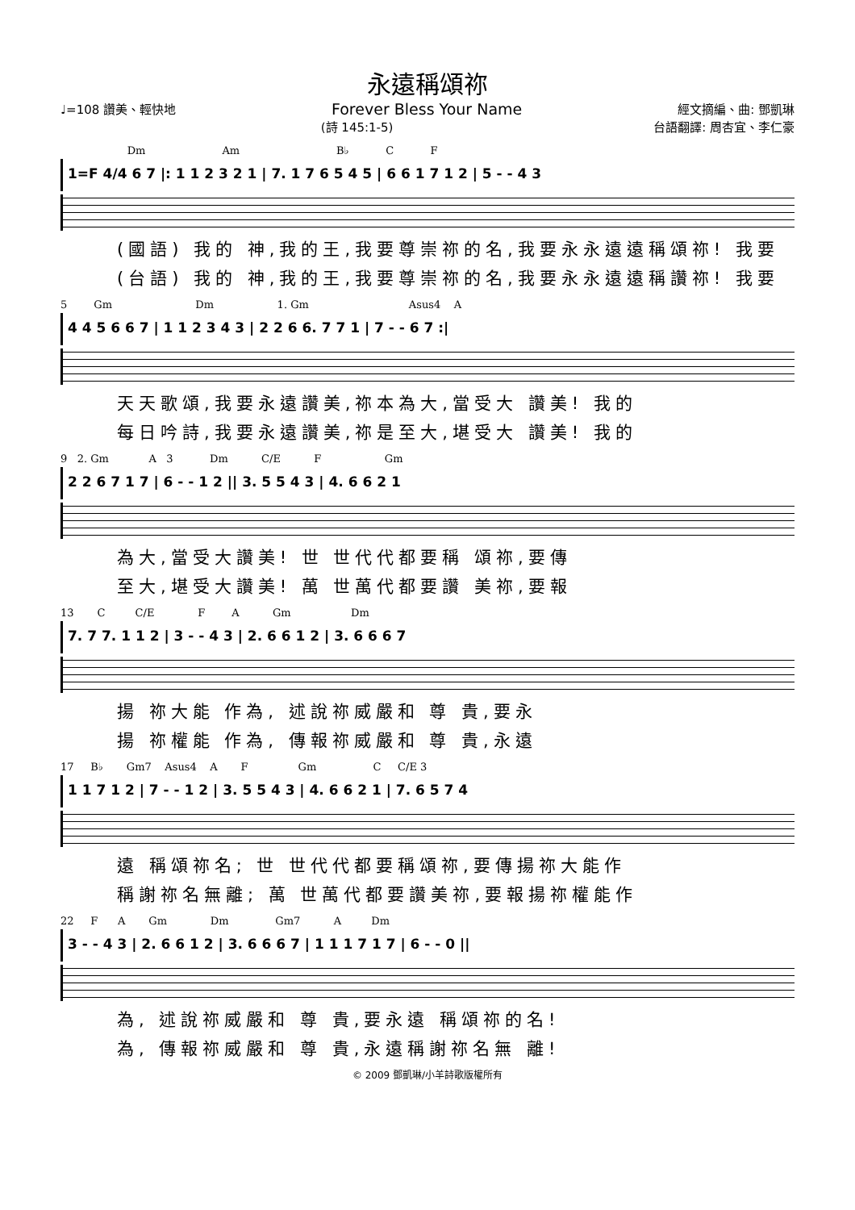永遠稱頌祢
♩=108 讚美、輕快地 Forever Bless Your Name 經文摘編、曲: 鄧凱琳
(詩 145:1-5) 台語翻譯: 周杏宜、李仁豪
Dm Am B♭ C F
1=F 4/4 6 7 |: 1 1 2 3 2 1 | 7. 1 7 6 5 4 5 | 6 6 1 7 1 2 | 5 - - 4 3
(國語) 我的 神,我的王,我要尊崇祢的名,我要永永遠遠稱頌祢! 我要
(台語) 我的 神,我的王,我要尊崇祢的名,我要永永遠遠稱讚祢! 我要
5 Gm Dm 1. Gm Asus4 A
4 4 5 6 6 7 | 1 1 2 3 4 3 | 2 2 6 6. 7 7 1 | 7 - - 6 7 :|
天天歌頌,我要永遠讚美,祢本為大,當受大 讚美! 我的
每日吟詩,我要永遠讚美,祢是至大,堪受大 讚美! 我的
9 2. Gm A 3 Dm C/E F Gm
2 2 6 7 1 7 | 6 - - 1 2 || 3. 5 5 4 3 | 4. 6 6 2 1
為大,當受大讚美! 世 世代代都要稱 頌祢,要傳
至大,堪受大讚美! 萬 世萬代都要讚 美祢,要報
13 C C/E F A Gm Dm
7. 7 7. 1 1 2 | 3 - - 4 3 | 2. 6 6 1 2 | 3. 6 6 6 7
揚 祢大能 作為, 述說祢威嚴和 尊 貴,要永
揚 祢權能 作為, 傳報祢威嚴和 尊 貴,永遠
17 B♭ Gm7 Asus4 A F Gm C C/E 3
1 1 7 1 2 | 7 - - 1 2 | 3. 5 5 4 3 | 4. 6 6 2 1 | 7. 6 5 7 4
遠 稱頌祢名; 世 世代代都要稱頌祢,要傳揚祢大能作
稱謝祢名無離; 萬 世萬代都要讚美祢,要報揚祢權能作
22 F A Gm Dm Gm7 A Dm
3 - - 4 3 | 2. 6 6 1 2 | 3. 6 6 6 7 | 1 1 1 7 1 7 | 6 - - 0 ||
為, 述說祢威嚴和 尊 貴,要永遠 稱頌祢的名!
為, 傳報祢威嚴和 尊 貴,永遠稱謝祢名無 離!
© 2009 鄧凱琳/小羊詩歌版權所有